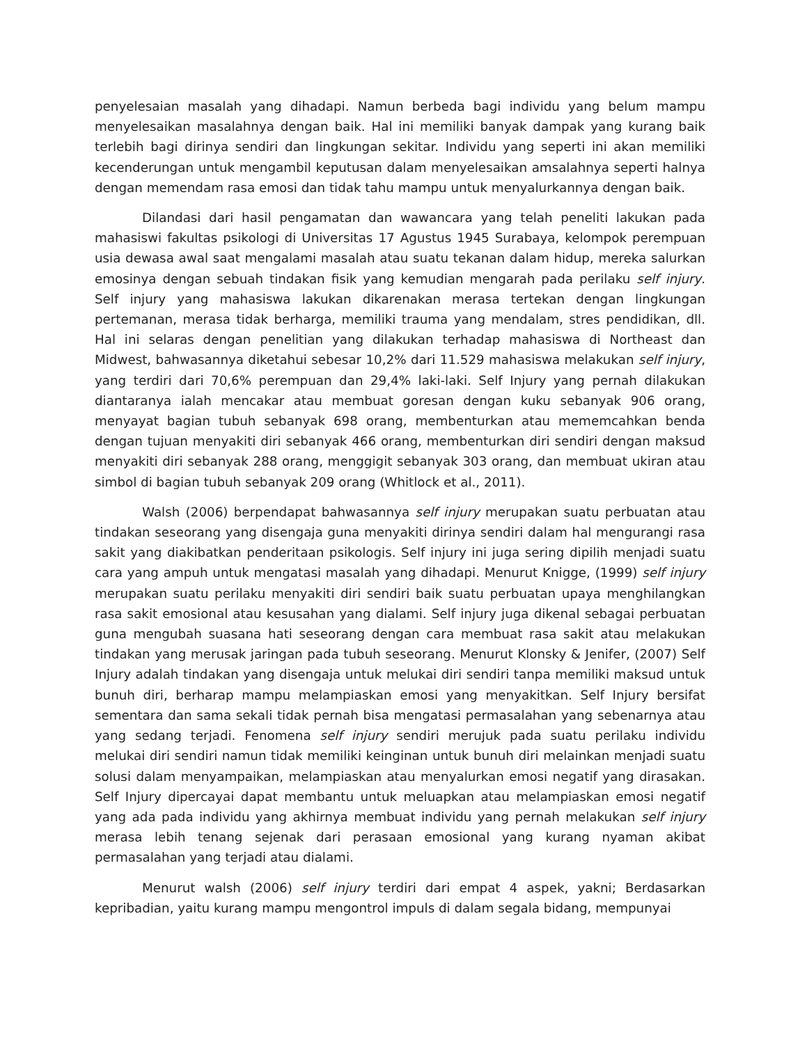penyelesaian masalah yang dihadapi. Namun berbeda bagi individu yang belum mampu menyelesaikan masalahnya dengan baik. Hal ini memiliki banyak dampak yang kurang baik terlebih bagi dirinya sendiri dan lingkungan sekitar. Individu yang seperti ini akan memiliki kecenderungan untuk mengambil keputusan dalam menyelesaikan amsalahnya seperti halnya dengan memendam rasa emosi dan tidak tahu mampu untuk menyalurkannya dengan baik.
Dilandasi dari hasil pengamatan dan wawancara yang telah peneliti lakukan pada mahasiswi fakultas psikologi di Universitas 17 Agustus 1945 Surabaya, kelompok perempuan usia dewasa awal saat mengalami masalah atau suatu tekanan dalam hidup, mereka salurkan emosinya dengan sebuah tindakan fisik yang kemudian mengarah pada perilaku self injury. Self injury yang mahasiswa lakukan dikarenakan merasa tertekan dengan lingkungan pertemanan, merasa tidak berharga, memiliki trauma yang mendalam, stres pendidikan, dll. Hal ini selaras dengan penelitian yang dilakukan terhadap mahasiswa di Northeast dan Midwest, bahwasannya diketahui sebesar 10,2% dari 11.529 mahasiswa melakukan self injury, yang terdiri dari 70,6% perempuan dan 29,4% laki-laki. Self Injury yang pernah dilakukan diantaranya ialah mencakar atau membuat goresan dengan kuku sebanyak 906 orang, menyayat bagian tubuh sebanyak 698 orang, membenturkan atau mememcahkan benda dengan tujuan menyakiti diri sebanyak 466 orang, membenturkan diri sendiri dengan maksud menyakiti diri sebanyak 288 orang, menggigit sebanyak 303 orang, dan membuat ukiran atau simbol di bagian tubuh sebanyak 209 orang (Whitlock et al., 2011).
Walsh (2006) berpendapat bahwasannya self injury merupakan suatu perbuatan atau tindakan seseorang yang disengaja guna menyakiti dirinya sendiri dalam hal mengurangi rasa sakit yang diakibatkan penderitaan psikologis. Self injury ini juga sering dipilih menjadi suatu cara yang ampuh untuk mengatasi masalah yang dihadapi. Menurut Knigge, (1999) self injury merupakan suatu perilaku menyakiti diri sendiri baik suatu perbuatan upaya menghilangkan rasa sakit emosional atau kesusahan yang dialami. Self injury juga dikenal sebagai perbuatan guna mengubah suasana hati seseorang dengan cara membuat rasa sakit atau melakukan tindakan yang merusak jaringan pada tubuh seseorang. Menurut Klonsky & Jenifer, (2007) Self Injury adalah tindakan yang disengaja untuk melukai diri sendiri tanpa memiliki maksud untuk bunuh diri, berharap mampu melampiaskan emosi yang menyakitkan. Self Injury bersifat sementara dan sama sekali tidak pernah bisa mengatasi permasalahan yang sebenarnya atau yang sedang terjadi. Fenomena self injury sendiri merujuk pada suatu perilaku individu melukai diri sendiri namun tidak memiliki keinginan untuk bunuh diri melainkan menjadi suatu solusi dalam menyampaikan, melampiaskan atau menyalurkan emosi negatif yang dirasakan. Self Injury dipercayai dapat membantu untuk meluapkan atau melampiaskan emosi negatif yang ada pada individu yang akhirnya membuat individu yang pernah melakukan self injury merasa lebih tenang sejenak dari perasaan emosional yang kurang nyaman akibat permasalahan yang terjadi atau dialami.
Menurut walsh (2006) self injury terdiri dari empat 4 aspek, yakni; Berdasarkan kepribadian, yaitu kurang mampu mengontrol impuls di dalam segala bidang, mempunyai